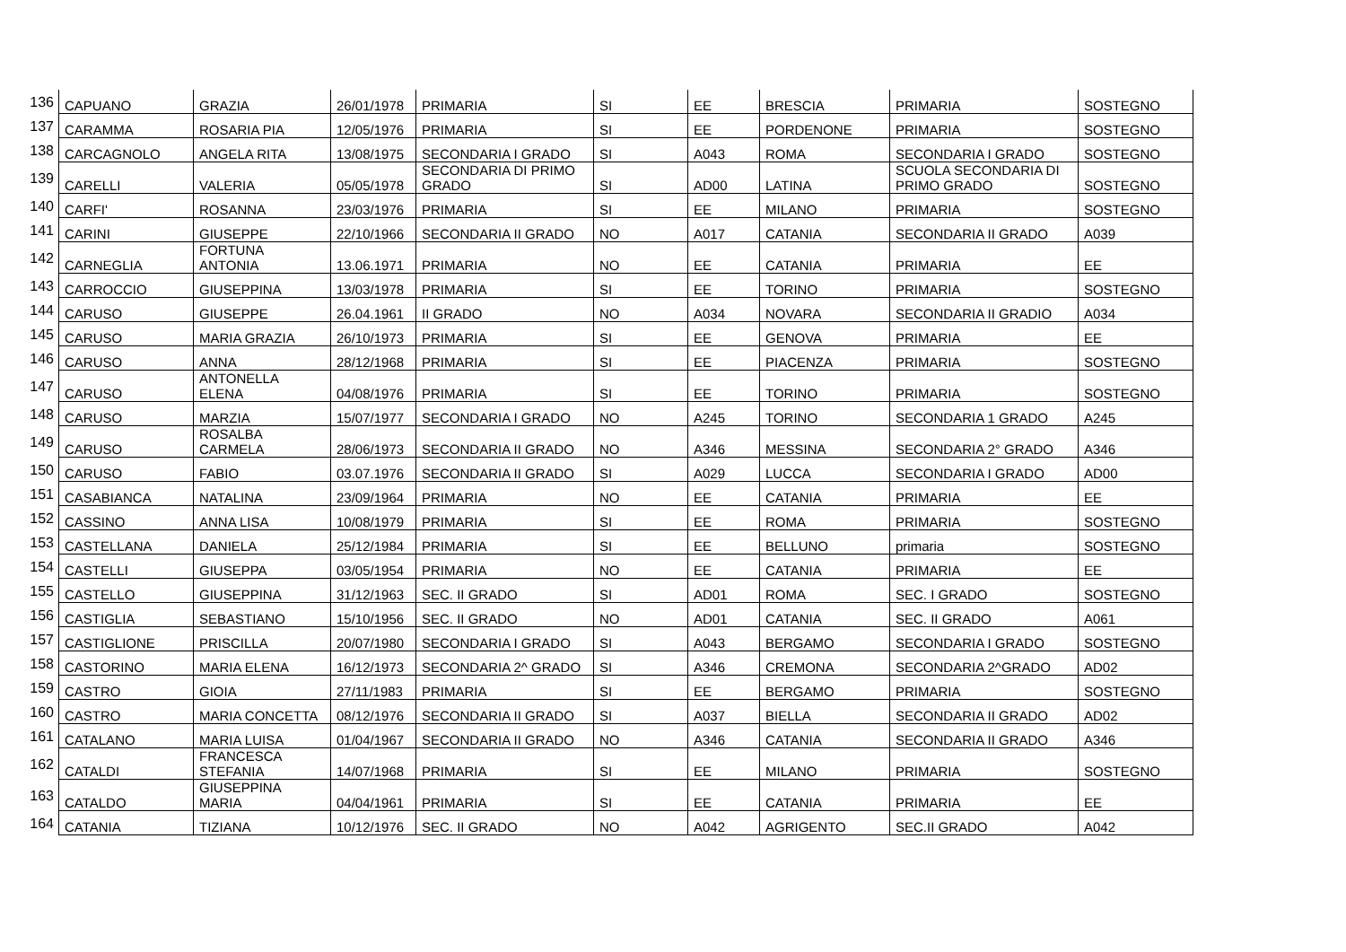| 136 | CAPUANO | GRAZIA | 26/01/1978 | PRIMARIA | SI | EE | BRESCIA | PRIMARIA | SOSTEGNO |
| 137 | CARAMMA | ROSARIA PIA | 12/05/1976 | PRIMARIA | SI | EE | PORDENONE | PRIMARIA | SOSTEGNO |
| 138 | CARCAGNOLO | ANGELA RITA | 13/08/1975 | SECONDARIA I GRADO | SI | A043 | ROMA | SECONDARIA I GRADO | SOSTEGNO |
| 139 | CARELLI | VALERIA | 05/05/1978 | SECONDARIA DI PRIMO GRADO | SI | AD00 | LATINA | SCUOLA SECONDARIA DI PRIMO GRADO | SOSTEGNO |
| 140 | CARFI' | ROSANNA | 23/03/1976 | PRIMARIA | SI | EE | MILANO | PRIMARIA | SOSTEGNO |
| 141 | CARINI | GIUSEPPE | 22/10/1966 | SECONDARIA II GRADO | NO | A017 | CATANIA | SECONDARIA II GRADO | A039 |
| 142 | CARNEGLIA | FORTUNA ANTONIA | 13.06.1971 | PRIMARIA | NO | EE | CATANIA | PRIMARIA | EE |
| 143 | CARROCCIO | GIUSEPPINA | 13/03/1978 | PRIMARIA | SI | EE | TORINO | PRIMARIA | SOSTEGNO |
| 144 | CARUSO | GIUSEPPE | 26.04.1961 | II GRADO | NO | A034 | NOVARA | SECONDARIA II GRADIO | A034 |
| 145 | CARUSO | MARIA GRAZIA | 26/10/1973 | PRIMARIA | SI | EE | GENOVA | PRIMARIA | EE |
| 146 | CARUSO | ANNA | 28/12/1968 | PRIMARIA | SI | EE | PIACENZA | PRIMARIA | SOSTEGNO |
| 147 | CARUSO | ANTONELLA ELENA | 04/08/1976 | PRIMARIA | SI | EE | TORINO | PRIMARIA | SOSTEGNO |
| 148 | CARUSO | MARZIA | 15/07/1977 | SECONDARIA I GRADO | NO | A245 | TORINO | SECONDARIA 1 GRADO | A245 |
| 149 | CARUSO | ROSALBA CARMELA | 28/06/1973 | SECONDARIA II GRADO | NO | A346 | MESSINA | SECONDARIA 2° GRADO | A346 |
| 150 | CARUSO | FABIO | 03.07.1976 | SECONDARIA II GRADO | SI | A029 | LUCCA | SECONDARIA I GRADO | AD00 |
| 151 | CASABIANCA | NATALINA | 23/09/1964 | PRIMARIA | NO | EE | CATANIA | PRIMARIA | EE |
| 152 | CASSINO | ANNA LISA | 10/08/1979 | PRIMARIA | SI | EE | ROMA | PRIMARIA | SOSTEGNO |
| 153 | CASTELLANA | DANIELA | 25/12/1984 | PRIMARIA | SI | EE | BELLUNO | primaria | SOSTEGNO |
| 154 | CASTELLI | GIUSEPPA | 03/05/1954 | PRIMARIA | NO | EE | CATANIA | PRIMARIA | EE |
| 155 | CASTELLO | GIUSEPPINA | 31/12/1963 | SEC. II GRADO | SI | AD01 | ROMA | SEC. I GRADO | SOSTEGNO |
| 156 | CASTIGLIA | SEBASTIANO | 15/10/1956 | SEC. II GRADO | NO | AD01 | CATANIA | SEC. II GRADO | A061 |
| 157 | CASTIGLIONE | PRISCILLA | 20/07/1980 | SECONDARIA I GRADO | SI | A043 | BERGAMO | SECONDARIA I GRADO | SOSTEGNO |
| 158 | CASTORINO | MARIA ELENA | 16/12/1973 | SECONDARIA 2^ GRADO | SI | A346 | CREMONA | SECONDARIA 2^GRADO | AD02 |
| 159 | CASTRO | GIOIA | 27/11/1983 | PRIMARIA | SI | EE | BERGAMO | PRIMARIA | SOSTEGNO |
| 160 | CASTRO | MARIA CONCETTA | 08/12/1976 | SECONDARIA II GRADO | SI | A037 | BIELLA | SECONDARIA II GRADO | AD02 |
| 161 | CATALANO | MARIA LUISA | 01/04/1967 | SECONDARIA II GRADO | NO | A346 | CATANIA | SECONDARIA II GRADO | A346 |
| 162 | CATALDI | FRANCESCA STEFANIA | 14/07/1968 | PRIMARIA | SI | EE | MILANO | PRIMARIA | SOSTEGNO |
| 163 | CATALDO | GIUSEPPINA MARIA | 04/04/1961 | PRIMARIA | SI | EE | CATANIA | PRIMARIA | EE |
| 164 | CATANIA | TIZIANA | 10/12/1976 | SEC. II GRADO | NO | A042 | AGRIGENTO | SEC.II GRADO | A042 |